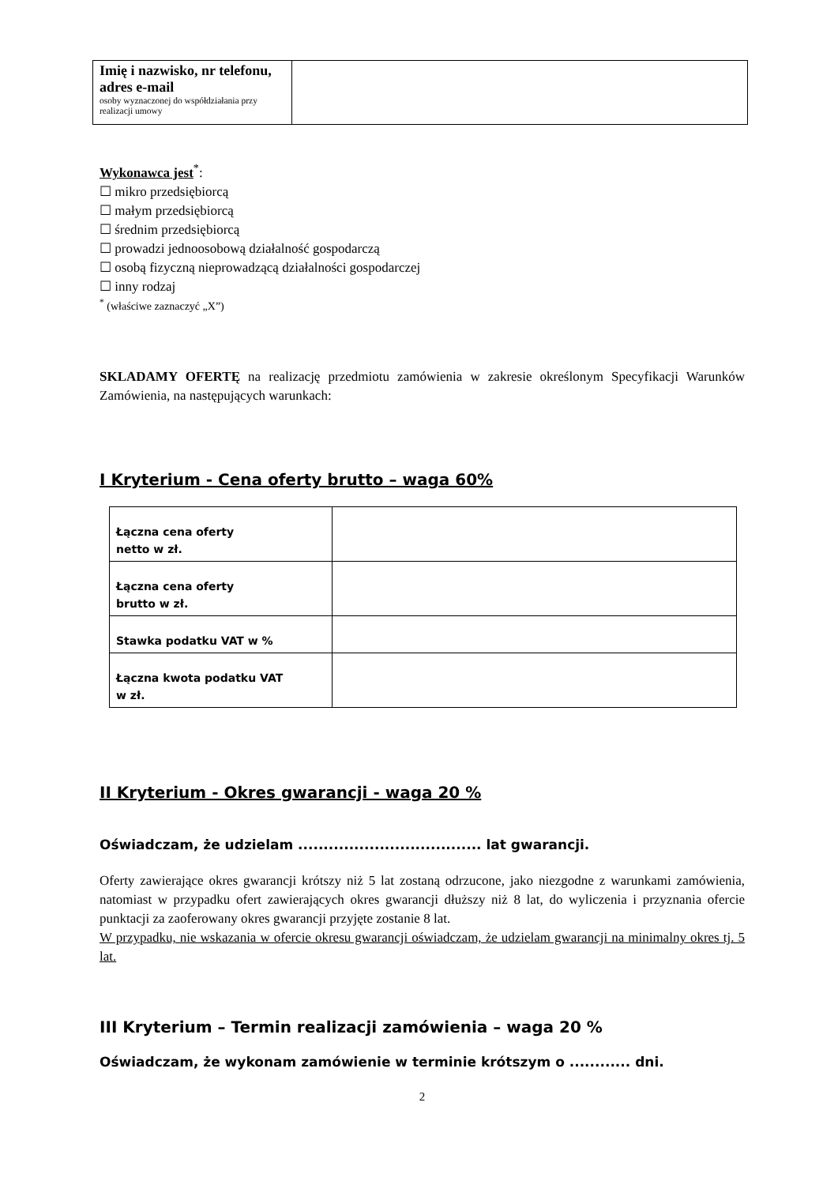| Imię i nazwisko, nr telefonu, adres e-mail osoby wyznaczonej do współdziałania przy realizacji umowy | |
Wykonawca jest<sup>*</sup>:
☐ mikro przedsiębiorcą
☐ małym przedsiębiorcą
☐ średnim przedsiębiorcą
☐ prowadzi jednoosobową działalność gospodarczą
☐ osobą fizyczną nieprowadzącą działalności gospodarczej
☐ inny rodzaj
<sup>*</sup> (właściwe zaznaczyć „X”)
SKLADAMY OFERTĘ na realizację przedmiotu zamówienia w zakresie określonym Specyfikacji Warunków Zamówienia, na następujących warunkach:
I Kryterium - Cena oferty brutto – waga 60%
| Łączna cena oferty netto w zł. | |
| Łączna cena oferty brutto w zł. | |
| Stawka podatku VAT w % | |
| Łączna kwota podatku VAT w zł. | |
II Kryterium - Okres gwarancji - waga 20 %
Oświadczam, że udzielam .................................... lat gwarancji.
Oferty zawierające okres gwarancji krótszy niż 5 lat zostaną odrzucone, jako niezgodne z warunkami zamówienia, natomiast w przypadku ofert zawierających okres gwarancji dłuższy niż 8 lat, do wyliczenia i przyznania ofercie punktacji za zaoferowany okres gwarancji przyjęte zostanie 8 lat.
W przypadku, nie wskazania w ofercie okresu gwarancji oświadczam, że udzielam gwarancji na minimalny okres tj. 5 lat.
III Kryterium – Termin realizacji zamówienia – waga 20 %
Oświadczam, że wykonam zamówienie w terminie krótszym o ............ dni.
2